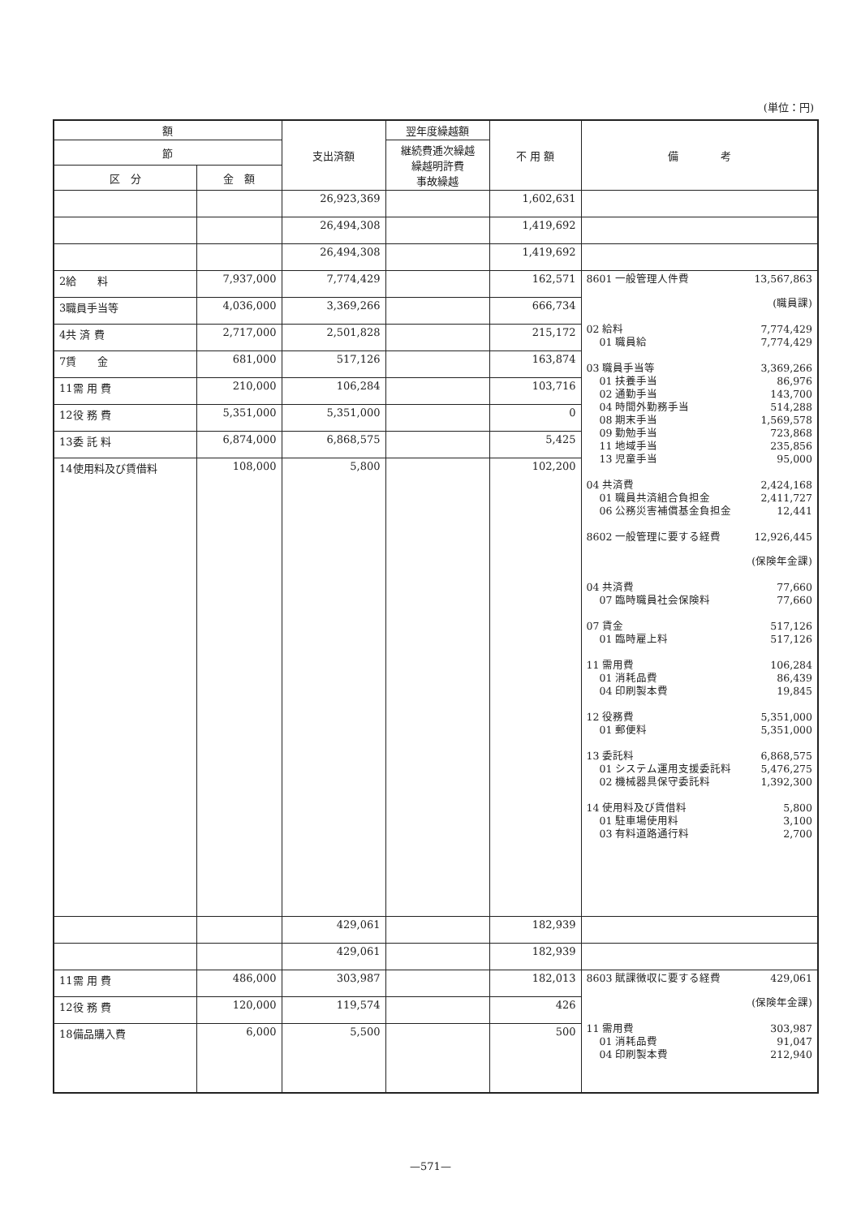(単位：円)
| 額 | | 支出済額 | 翌年度繰越額 | 不 用 額 | 備 考 |
| --- | --- | --- | --- | --- | --- |
| 節 | | | 継続費逓次繰越 繰越明許費 事故繰越 | | |
| 区 分 | 金 額 | | | | |
| | | 26,923,369 | | 1,602,631 | |
| | | 26,494,308 | | 1,419,692 | |
| | | 26,494,308 | | 1,419,692 | |
| 2給 料 | 7,937,000 | 7,774,429 | | 162,571 | 8601 一般管理人件費 13,567,863 (職員課) 02 給料 7,774,429 01 職員給 7,774,429 03 職員手当等 3,369,266 01 扶養手当 86,976 02 通勤手当 143,700 04 時間外勤務手当 514,288 08 期末手当 1,569,578 09 勤勉手当 723,868 11 地域手当 235,856 13 児童手当 95,000 04 共済費 2,424,168 01 職員共済組合負担金 2,411,727 06 公務災害補償基金負担金 12,441 8602 一般管理に要する経費 12,926,445 (保険年金課) 04 共済費 77,660 07 臨時職員社会保険料 77,660 07 賃金 517,126 01 臨時雇上料 517,126 11 需用費 106,284 01 消耗品費 86,439 04 印刷製本費 19,845 12 役務費 5,351,000 01 郵便料 5,351,000 13 委託料 6,868,575 01 システム運用支援委託料 5,476,275 02 機械器具保守委託料 1,392,300 14 使用料及び賃借料 5,800 01 駐車場使用料 3,100 03 有料道路通行料 2,700 |
| 3職員手当等 | 4,036,000 | 3,369,266 | | 666,734 | |
| 4共 済 費 | 2,717,000 | 2,501,828 | | 215,172 | |
| 7賃 金 | 681,000 | 517,126 | | 163,874 | |
| 11需 用 費 | 210,000 | 106,284 | | 103,716 | |
| 12役 務 費 | 5,351,000 | 5,351,000 | | 0 | |
| 13委 託 料 | 6,874,000 | 6,868,575 | | 5,425 | |
| 14使用料及び賃借料 | 108,000 | 5,800 | | 102,200 | |
| | | 429,061 | | 182,939 | |
| | | 429,061 | | 182,939 | |
| 11需 用 費 | 486,000 | 303,987 | | 182,013 | 8603 賦課徴収に要する経費 429,061 (保険年金課) 11 需用費 303,987 01 消耗品費 91,047 04 印刷製本費 212,940 |
| 12役 務 費 | 120,000 | 119,574 | | 426 | |
| 18備品購入費 | 6,000 | 5,500 | | 500 | |
—571—